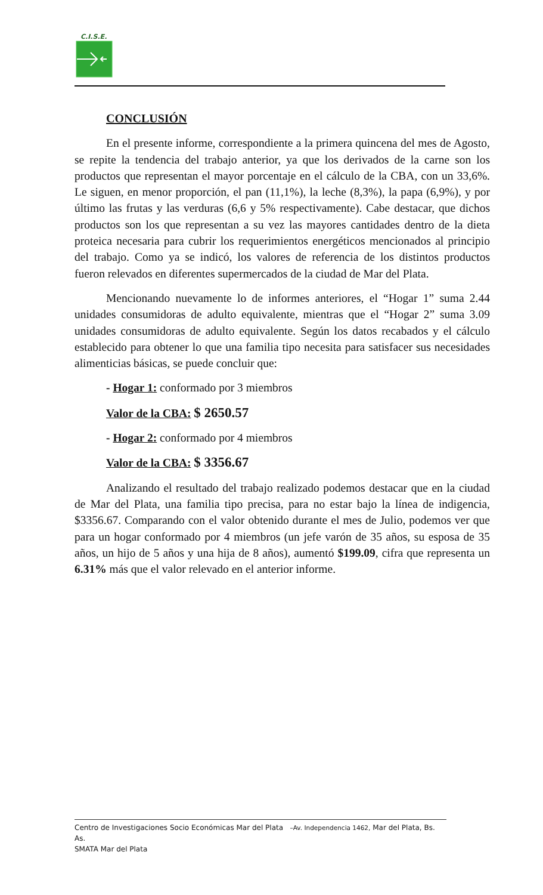C.I.S.E.
CONCLUSIÓN
En el presente informe, correspondiente a la primera quincena del mes de Agosto, se repite la tendencia del trabajo anterior, ya que los derivados de la carne son los productos que representan el mayor porcentaje en el cálculo de la CBA, con un 33,6%. Le siguen, en menor proporción, el pan (11,1%), la leche (8,3%), la papa (6,9%), y por último las frutas y las verduras (6,6 y 5% respectivamente). Cabe destacar, que dichos productos son los que representan a su vez las mayores cantidades dentro de la dieta proteica necesaria para cubrir los requerimientos energéticos mencionados al principio del trabajo. Como ya se indicó, los valores de referencia de los distintos productos fueron relevados en diferentes supermercados de la ciudad de Mar del Plata.
Mencionando nuevamente lo de informes anteriores, el “Hogar 1” suma 2.44 unidades consumidoras de adulto equivalente, mientras que el “Hogar 2” suma 3.09 unidades consumidoras de adulto equivalente. Según los datos recabados y el cálculo establecido para obtener lo que una familia tipo necesita para satisfacer sus necesidades alimenticias básicas, se puede concluir que:
- Hogar 1: conformado por 3 miembros
Valor de la CBA: $ 2650.57
- Hogar 2: conformado por 4 miembros
Valor de la CBA: $ 3356.67
Analizando el resultado del trabajo realizado podemos destacar que en la ciudad de Mar del Plata, una familia tipo precisa, para no estar bajo la línea de indigencia, $3356.67. Comparando con el valor obtenido durante el mes de Julio, podemos ver que para un hogar conformado por 4 miembros (un jefe varón de 35 años, su esposa de 35 años, un hijo de 5 años y una hija de 8 años), aumentó $199.09, cifra que representa un 6.31% más que el valor relevado en el anterior informe.
Centro de Investigaciones Socio Económicas Mar del Plata –Av. Independencia 1462, Mar del Plata, Bs. As.
SMATA Mar del Plata